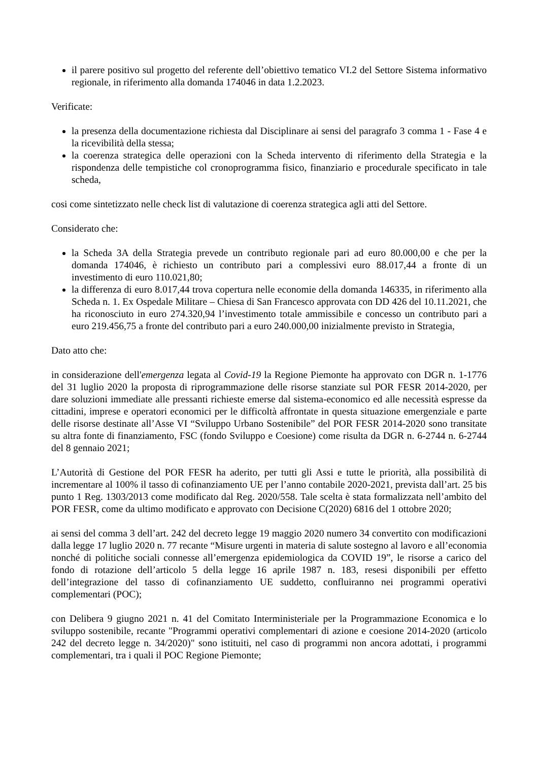il parere positivo sul progetto del referente dell’obiettivo tematico VI.2 del Settore Sistema informativo regionale, in riferimento alla domanda 174046 in data 1.2.2023.
Verificate:
la presenza della documentazione richiesta dal Disciplinare ai sensi del paragrafo 3 comma 1 - Fase 4 e la ricevibilità della stessa;
la coerenza strategica delle operazioni con la Scheda intervento di riferimento della Strategia e la rispondenza delle tempistiche col cronoprogramma fisico, finanziario e procedurale specificato in tale scheda,
cosi come sintetizzato nelle check list di valutazione di coerenza strategica agli atti del Settore.
Considerato che:
la Scheda 3A della Strategia prevede un contributo regionale pari ad euro 80.000,00 e che per la domanda 174046, è richiesto un contributo pari a complessivi euro 88.017,44 a fronte di un investimento di euro 110.021,80;
la differenza di euro 8.017,44 trova copertura nelle economie della domanda 146335, in riferimento alla Scheda n. 1. Ex Ospedale Militare – Chiesa di San Francesco approvata con DD 426 del 10.11.2021, che ha riconosciuto in euro 274.320,94 l’investimento totale ammissibile e concesso un contributo pari a euro 219.456,75 a fronte del contributo pari a euro 240.000,00 inizialmente previsto in Strategia,
Dato atto che:
in considerazione dell'emergenza legata al Covid-19 la Regione Piemonte ha approvato con DGR n. 1-1776 del 31 luglio 2020 la proposta di riprogrammazione delle risorse stanziate sul POR FESR 2014-2020, per dare soluzioni immediate alle pressanti richieste emerse dal sistema-economico ed alle necessità espresse da cittadini, imprese e operatori economici per le difficoltà affrontate in questa situazione emergenziale e parte delle risorse destinate all’Asse VI “Sviluppo Urbano Sostenibile” del POR FESR 2014-2020 sono transitate su altra fonte di finanziamento, FSC (fondo Sviluppo e Coesione) come risulta da DGR n. 6-2744 n. 6-2744 del 8 gennaio 2021;
L’Autorità di Gestione del POR FESR ha aderito, per tutti gli Assi e tutte le priorità, alla possibilità di incrementare al 100% il tasso di cofinanziamento UE per l’anno contabile 2020-2021, prevista dall’art. 25 bis punto 1 Reg. 1303/2013 come modificato dal Reg. 2020/558. Tale scelta è stata formalizzata nell’ambito del POR FESR, come da ultimo modificato e approvato con Decisione C(2020) 6816 del 1 ottobre 2020;
ai sensi del comma 3 dell’art. 242 del decreto legge 19 maggio 2020 numero 34 convertito con modificazioni dalla legge 17 luglio 2020 n. 77 recante “Misure urgenti in materia di salute sostegno al lavoro e all’economia nonché di politiche sociali connesse all’emergenza epidemiologica da COVID 19”, le risorse a carico del fondo di rotazione dell’articolo 5 della legge 16 aprile 1987 n. 183, resesi disponibili per effetto dell’integrazione del tasso di cofinanziamento UE suddetto, confluiranno nei programmi operativi complementari (POC);
con Delibera 9 giugno 2021 n. 41 del Comitato Interministeriale per la Programmazione Economica e lo sviluppo sostenibile, recante "Programmi operativi complementari di azione e coesione 2014-2020 (articolo 242 del decreto legge n. 34/2020)" sono istituiti, nel caso di programmi non ancora adottati, i programmi complementari, tra i quali il POC Regione Piemonte;